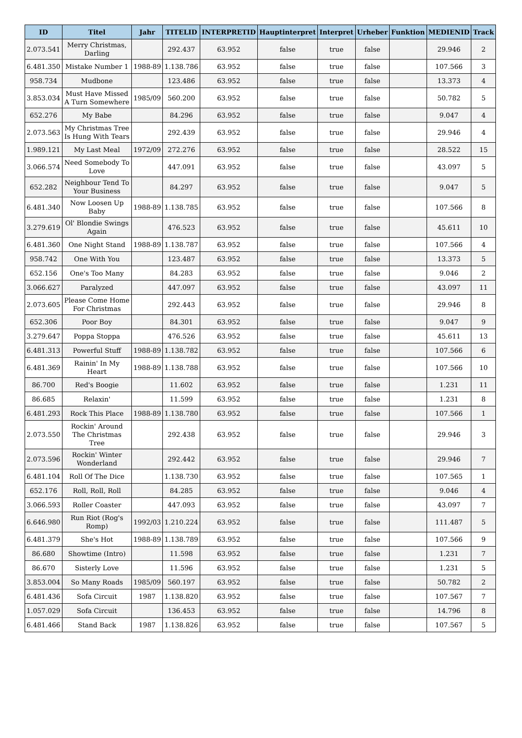| ID | Titel | Jahr | TITELID | INTERPRETID | Hauptinterpret | Interpret | Urheber | Funktion | MEDIENID | Track |
| --- | --- | --- | --- | --- | --- | --- | --- | --- | --- | --- |
| 2.073.541 | Merry Christmas, Darling | | 292.437 | 63.952 | false | true | false | | 29.946 | 2 |
| 6.481.350 | Mistake Number 1 | 1988-89 | 1.138.786 | 63.952 | false | true | false | | 107.566 | 3 |
| 958.734 | Mudbone | | 123.486 | 63.952 | false | true | false | | 13.373 | 4 |
| 3.853.034 | Must Have Missed A Turn Somewhere | 1985/09 | 560.200 | 63.952 | false | true | false | | 50.782 | 5 |
| 652.276 | My Babe | | 84.296 | 63.952 | false | true | false | | 9.047 | 4 |
| 2.073.563 | My Christmas Tree Is Hung With Tears | | 292.439 | 63.952 | false | true | false | | 29.946 | 4 |
| 1.989.121 | My Last Meal | 1972/09 | 272.276 | 63.952 | false | true | false | | 28.522 | 15 |
| 3.066.574 | Need Somebody To Love | | 447.091 | 63.952 | false | true | false | | 43.097 | 5 |
| 652.282 | Neighbour Tend To Your Business | | 84.297 | 63.952 | false | true | false | | 9.047 | 5 |
| 6.481.340 | Now Loosen Up Baby | 1988-89 | 1.138.785 | 63.952 | false | true | false | | 107.566 | 8 |
| 3.279.619 | Ol' Blondie Swings Again | | 476.523 | 63.952 | false | true | false | | 45.611 | 10 |
| 6.481.360 | One Night Stand | 1988-89 | 1.138.787 | 63.952 | false | true | false | | 107.566 | 4 |
| 958.742 | One With You | | 123.487 | 63.952 | false | true | false | | 13.373 | 5 |
| 652.156 | One's Too Many | | 84.283 | 63.952 | false | true | false | | 9.046 | 2 |
| 3.066.627 | Paralyzed | | 447.097 | 63.952 | false | true | false | | 43.097 | 11 |
| 2.073.605 | Please Come Home For Christmas | | 292.443 | 63.952 | false | true | false | | 29.946 | 8 |
| 652.306 | Poor Boy | | 84.301 | 63.952 | false | true | false | | 9.047 | 9 |
| 3.279.647 | Poppa Stoppa | | 476.526 | 63.952 | false | true | false | | 45.611 | 13 |
| 6.481.313 | Powerful Stuff | 1988-89 | 1.138.782 | 63.952 | false | true | false | | 107.566 | 6 |
| 6.481.369 | Rainin' In My Heart | 1988-89 | 1.138.788 | 63.952 | false | true | false | | 107.566 | 10 |
| 86.700 | Red's Boogie | | 11.602 | 63.952 | false | true | false | | 1.231 | 11 |
| 86.685 | Relaxin' | | 11.599 | 63.952 | false | true | false | | 1.231 | 8 |
| 6.481.293 | Rock This Place | 1988-89 | 1.138.780 | 63.952 | false | true | false | | 107.566 | 1 |
| 2.073.550 | Rockin' Around The Christmas Tree | | 292.438 | 63.952 | false | true | false | | 29.946 | 3 |
| 2.073.596 | Rockin' Winter Wonderland | | 292.442 | 63.952 | false | true | false | | 29.946 | 7 |
| 6.481.104 | Roll Of The Dice | | 1.138.730 | 63.952 | false | true | false | | 107.565 | 1 |
| 652.176 | Roll, Roll, Roll | | 84.285 | 63.952 | false | true | false | | 9.046 | 4 |
| 3.066.593 | Roller Coaster | | 447.093 | 63.952 | false | true | false | | 43.097 | 7 |
| 6.646.980 | Run Riot (Rog's Romp) | 1992/03 | 1.210.224 | 63.952 | false | true | false | | 111.487 | 5 |
| 6.481.379 | She's Hot | 1988-89 | 1.138.789 | 63.952 | false | true | false | | 107.566 | 9 |
| 86.680 | Showtime (Intro) | | 11.598 | 63.952 | false | true | false | | 1.231 | 7 |
| 86.670 | Sisterly Love | | 11.596 | 63.952 | false | true | false | | 1.231 | 5 |
| 3.853.004 | So Many Roads | 1985/09 | 560.197 | 63.952 | false | true | false | | 50.782 | 2 |
| 6.481.436 | Sofa Circuit | 1987 | 1.138.820 | 63.952 | false | true | false | | 107.567 | 7 |
| 1.057.029 | Sofa Circuit | | 136.453 | 63.952 | false | true | false | | 14.796 | 8 |
| 6.481.466 | Stand Back | 1987 | 1.138.826 | 63.952 | false | true | false | | 107.567 | 5 |